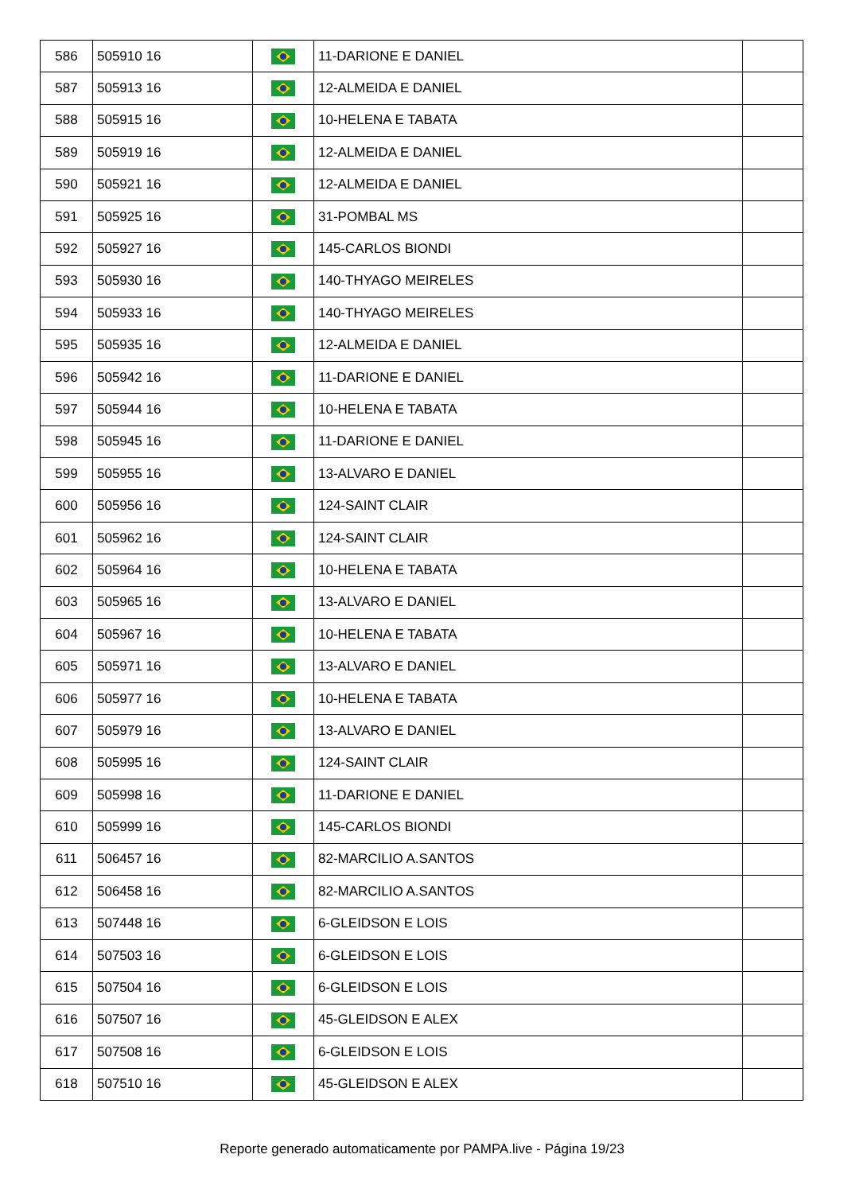| 586 | 505910 16 | | 11-DARIONE E DANIEL | |
| 587 | 505913 16 | | 12-ALMEIDA E DANIEL | |
| 588 | 505915 16 | | 10-HELENA E TABATA | |
| 589 | 505919 16 | | 12-ALMEIDA E DANIEL | |
| 590 | 505921 16 | | 12-ALMEIDA E DANIEL | |
| 591 | 505925 16 | | 31-POMBAL MS | |
| 592 | 505927 16 | | 145-CARLOS BIONDI | |
| 593 | 505930 16 | | 140-THYAGO MEIRELES | |
| 594 | 505933 16 | | 140-THYAGO MEIRELES | |
| 595 | 505935 16 | | 12-ALMEIDA E DANIEL | |
| 596 | 505942 16 | | 11-DARIONE E DANIEL | |
| 597 | 505944 16 | | 10-HELENA E TABATA | |
| 598 | 505945 16 | | 11-DARIONE E DANIEL | |
| 599 | 505955 16 | | 13-ALVARO E DANIEL | |
| 600 | 505956 16 | | 124-SAINT CLAIR | |
| 601 | 505962 16 | | 124-SAINT CLAIR | |
| 602 | 505964 16 | | 10-HELENA E TABATA | |
| 603 | 505965 16 | | 13-ALVARO E DANIEL | |
| 604 | 505967 16 | | 10-HELENA E TABATA | |
| 605 | 505971 16 | | 13-ALVARO E DANIEL | |
| 606 | 505977 16 | | 10-HELENA E TABATA | |
| 607 | 505979 16 | | 13-ALVARO E DANIEL | |
| 608 | 505995 16 | | 124-SAINT CLAIR | |
| 609 | 505998 16 | | 11-DARIONE E DANIEL | |
| 610 | 505999 16 | | 145-CARLOS BIONDI | |
| 611 | 506457 16 | | 82-MARCILIO A.SANTOS | |
| 612 | 506458 16 | | 82-MARCILIO A.SANTOS | |
| 613 | 507448 16 | | 6-GLEIDSON E LOIS | |
| 614 | 507503 16 | | 6-GLEIDSON E LOIS | |
| 615 | 507504 16 | | 6-GLEIDSON E LOIS | |
| 616 | 507507 16 | | 45-GLEIDSON E ALEX | |
| 617 | 507508 16 | | 6-GLEIDSON E LOIS | |
| 618 | 507510 16 | | 45-GLEIDSON E ALEX | |
Reporte generado automaticamente por PAMPA.live - Página 19/23